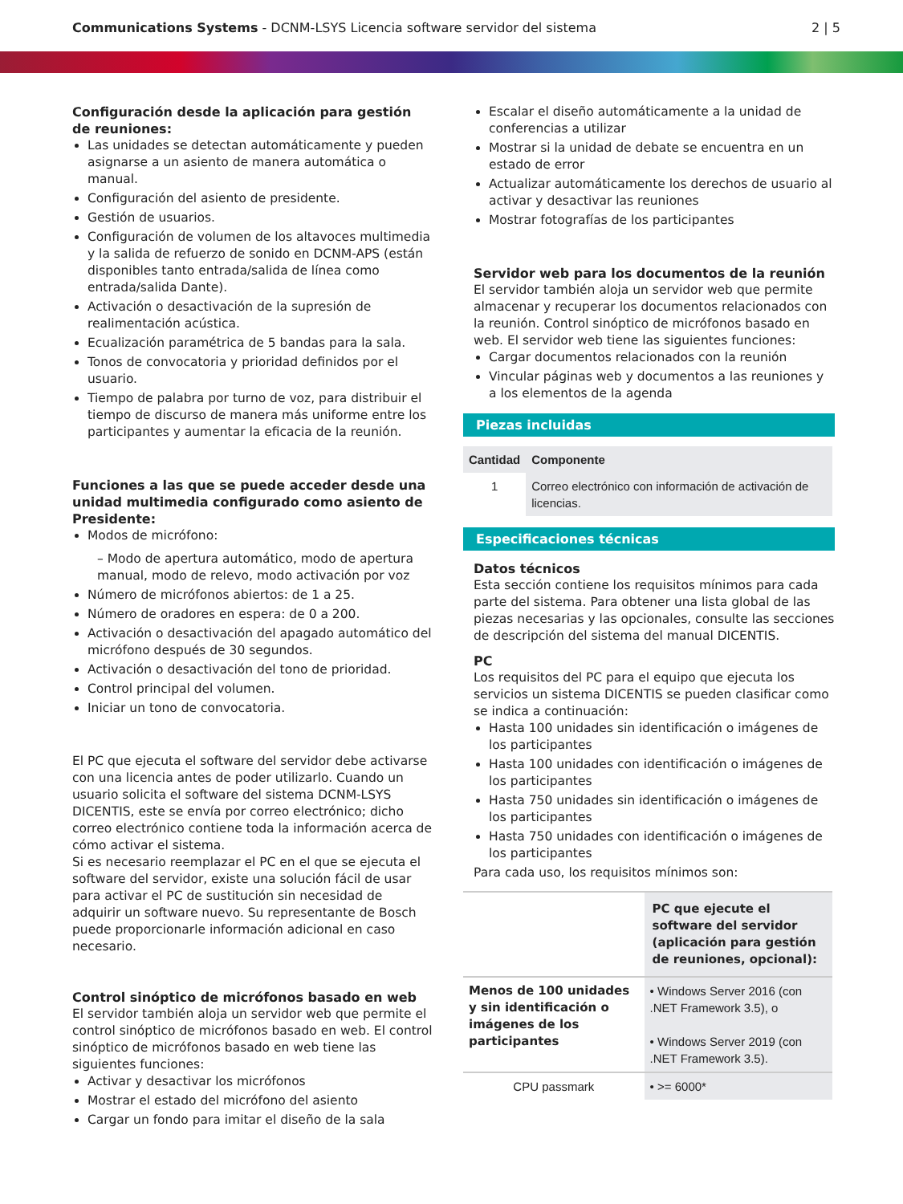Communications Systems - DCNM-LSYS Licencia software servidor del sistema
2 | 5
Configuración desde la aplicación para gestión de reuniones:
Las unidades se detectan automáticamente y pueden asignarse a un asiento de manera automática o manual.
Configuración del asiento de presidente.
Gestión de usuarios.
Configuración de volumen de los altavoces multimedia y la salida de refuerzo de sonido en DCNM-APS (están disponibles tanto entrada/salida de línea como entrada/salida Dante).
Activación o desactivación de la supresión de realimentación acústica.
Ecualización paramétrica de 5 bandas para la sala.
Tonos de convocatoria y prioridad definidos por el usuario.
Tiempo de palabra por turno de voz, para distribuir el tiempo de discurso de manera más uniforme entre los participantes y aumentar la eficacia de la reunión.
Funciones a las que se puede acceder desde una unidad multimedia configurado como asiento de Presidente:
Modos de micrófono:
– Modo de apertura automático, modo de apertura manual, modo de relevo, modo activación por voz
Número de micrófonos abiertos: de 1 a 25.
Número de oradores en espera: de 0 a 200.
Activación o desactivación del apagado automático del micrófono después de 30 segundos.
Activación o desactivación del tono de prioridad.
Control principal del volumen.
Iniciar un tono de convocatoria.
El PC que ejecuta el software del servidor debe activarse con una licencia antes de poder utilizarlo. Cuando un usuario solicita el software del sistema DCNM-LSYS DICENTIS, este se envía por correo electrónico; dicho correo electrónico contiene toda la información acerca de cómo activar el sistema.
Si es necesario reemplazar el PC en el que se ejecuta el software del servidor, existe una solución fácil de usar para activar el PC de sustitución sin necesidad de adquirir un software nuevo. Su representante de Bosch puede proporcionarle información adicional en caso necesario.
Control sinóptico de micrófonos basado en web
El servidor también aloja un servidor web que permite el control sinóptico de micrófonos basado en web. El control sinóptico de micrófonos basado en web tiene las siguientes funciones:
Activar y desactivar los micrófonos
Mostrar el estado del micrófono del asiento
Cargar un fondo para imitar el diseño de la sala
Escalar el diseño automáticamente a la unidad de conferencias a utilizar
Mostrar si la unidad de debate se encuentra en un estado de error
Actualizar automáticamente los derechos de usuario al activar y desactivar las reuniones
Mostrar fotografías de los participantes
Servidor web para los documentos de la reunión
El servidor también aloja un servidor web que permite almacenar y recuperar los documentos relacionados con la reunión. Control sinóptico de micrófonos basado en web. El servidor web tiene las siguientes funciones:
Cargar documentos relacionados con la reunión
Vincular páginas web y documentos a las reuniones y a los elementos de la agenda
Piezas incluidas
| Cantidad | Componente |
| --- | --- |
| 1 | Correo electrónico con información de activación de licencias. |
Especificaciones técnicas
Datos técnicos
Esta sección contiene los requisitos mínimos para cada parte del sistema. Para obtener una lista global de las piezas necesarias y las opcionales, consulte las secciones de descripción del sistema del manual DICENTIS.
PC
Los requisitos del PC para el equipo que ejecuta los servicios un sistema DICENTIS se pueden clasificar como se indica a continuación:
Hasta 100 unidades sin identificación o imágenes de los participantes
Hasta 100 unidades con identificación o imágenes de los participantes
Hasta 750 unidades sin identificación o imágenes de los participantes
Hasta 750 unidades con identificación o imágenes de los participantes
Para cada uso, los requisitos mínimos son:
| | PC que ejecute el software del servidor (aplicación para gestión de reuniones, opcional): |
| --- | --- |
| Menos de 100 unidades y sin identificación o imágenes de los participantes | • Windows Server 2016 (con .NET Framework 3.5), o • Windows Server 2019 (con .NET Framework 3.5). |
| CPU passmark | • >= 6000* |